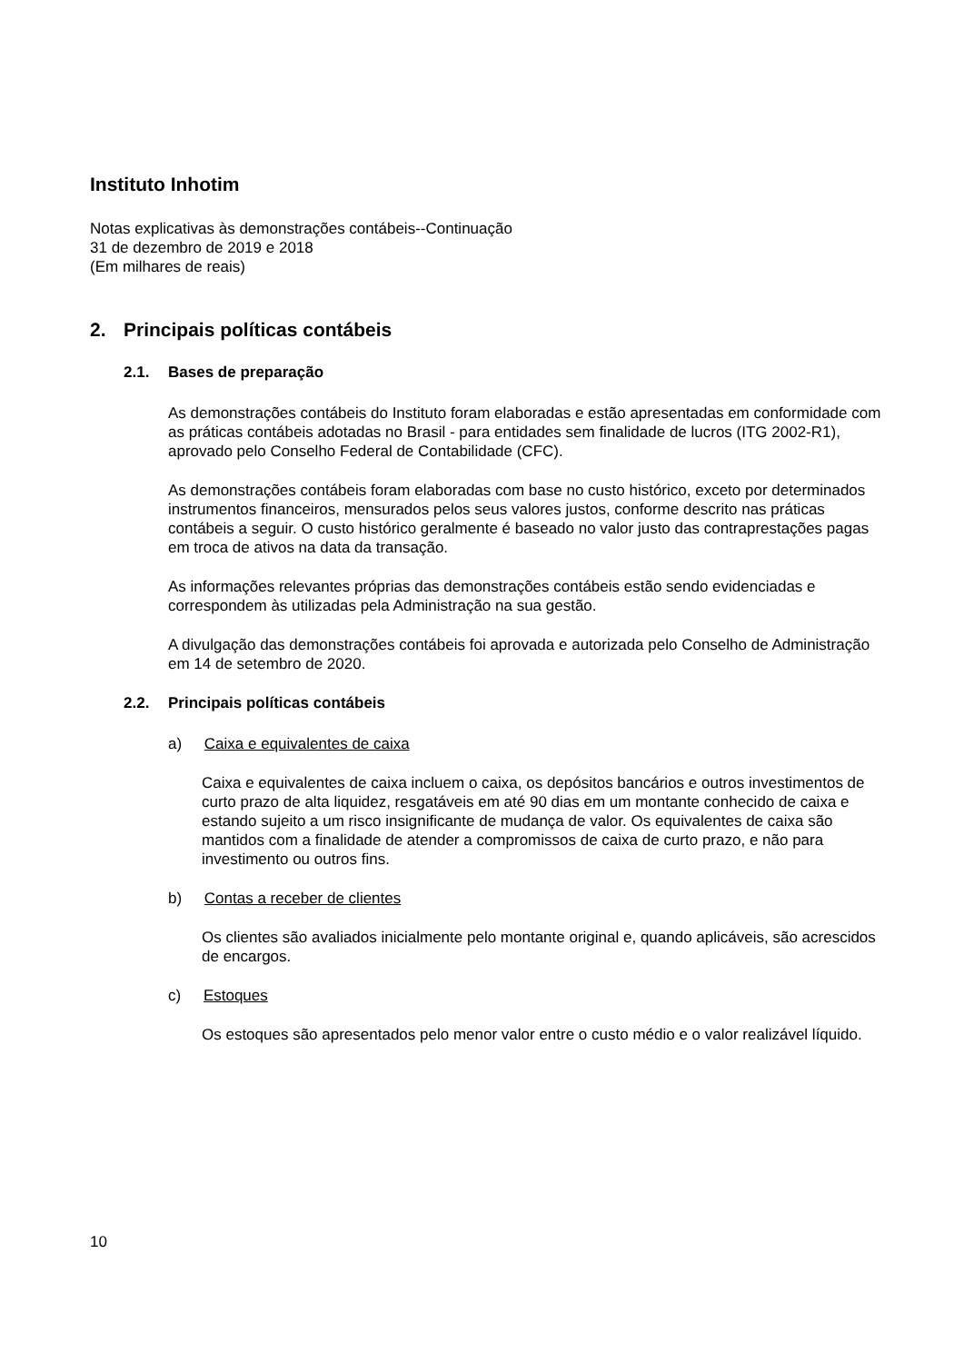Instituto Inhotim
Notas explicativas às demonstrações contábeis--Continuação
31 de dezembro de 2019 e 2018
(Em milhares de reais)
2. Principais políticas contábeis
2.1. Bases de preparação
As demonstrações contábeis do Instituto foram elaboradas e estão apresentadas em conformidade com as práticas contábeis adotadas no Brasil - para entidades sem finalidade de lucros (ITG 2002-R1), aprovado pelo Conselho Federal de Contabilidade (CFC).
As demonstrações contábeis foram elaboradas com base no custo histórico, exceto por determinados instrumentos financeiros, mensurados pelos seus valores justos, conforme descrito nas práticas contábeis a seguir. O custo histórico geralmente é baseado no valor justo das contraprestações pagas em troca de ativos na data da transação.
As informações relevantes próprias das demonstrações contábeis estão sendo evidenciadas e correspondem às utilizadas pela Administração na sua gestão.
A divulgação das demonstrações contábeis foi aprovada e autorizada pelo Conselho de Administração em 14 de setembro de 2020.
2.2. Principais políticas contábeis
a) Caixa e equivalentes de caixa
Caixa e equivalentes de caixa incluem o caixa, os depósitos bancários e outros investimentos de curto prazo de alta liquidez, resgatáveis em até 90 dias em um montante conhecido de caixa e estando sujeito a um risco insignificante de mudança de valor. Os equivalentes de caixa são mantidos com a finalidade de atender a compromissos de caixa de curto prazo, e não para investimento ou outros fins.
b) Contas a receber de clientes
Os clientes são avaliados inicialmente pelo montante original e, quando aplicáveis, são acrescidos de encargos.
c) Estoques
Os estoques são apresentados pelo menor valor entre o custo médio e o valor realizável líquido.
10